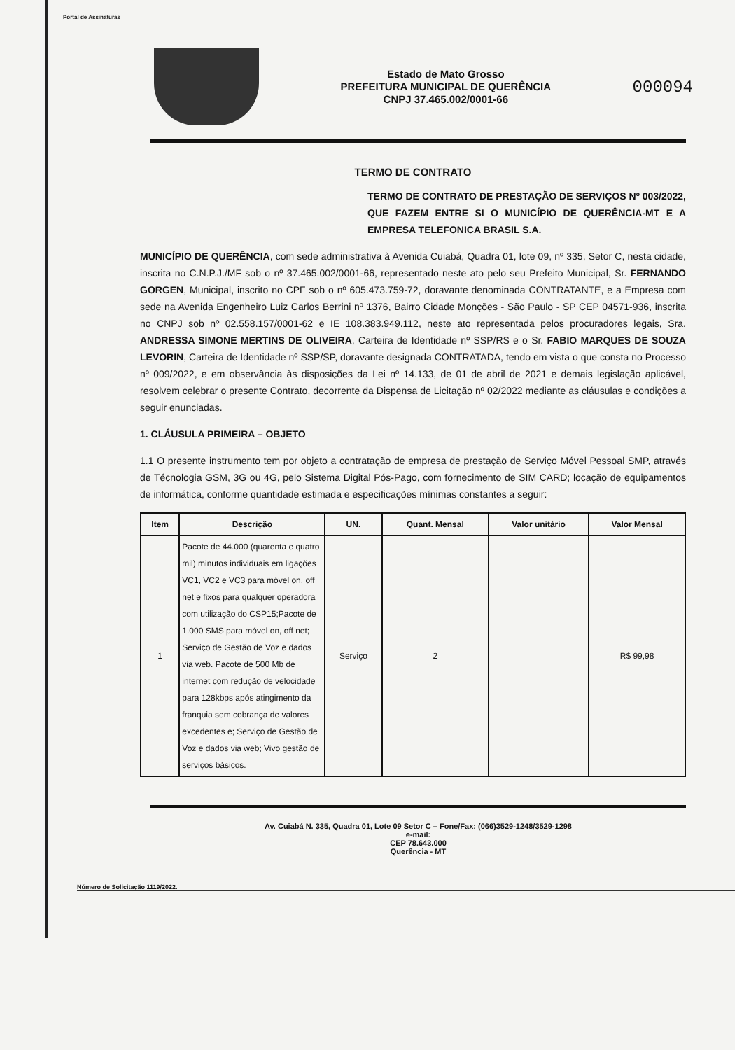Portal de Assinaturas
Estado de Mato Grosso
PREFEITURA MUNICIPAL DE QUERÊNCIA
CNPJ 37.465.002/0001-66
000094
TERMO DE CONTRATO
TERMO DE CONTRATO DE PRESTAÇÃO DE SERVIÇOS Nº 003/2022, QUE FAZEM ENTRE SI O MUNICÍPIO DE QUERÊNCIA-MT E A EMPRESA TELEFONICA BRASIL S.A.
MUNICÍPIO DE QUERÊNCIA, com sede administrativa à Avenida Cuiabá, Quadra 01, lote 09, nº 335, Setor C, nesta cidade, inscrita no C.N.P.J./MF sob o nº 37.465.002/0001-66, representado neste ato pelo seu Prefeito Municipal, Sr. FERNANDO GORGEN, Municipal, inscrito no CPF sob o nº 605.473.759-72, doravante denominada CONTRATANTE, e a Empresa com sede na Avenida Engenheiro Luiz Carlos Berrini nº 1376, Bairro Cidade Monções - São Paulo - SP CEP 04571-936, inscrita no CNPJ sob nº 02.558.157/0001-62 e IE 108.383.949.112, neste ato representada pelos procuradores legais, Sra. ANDRESSA SIMONE MERTINS DE OLIVEIRA, Carteira de Identidade nº SSP/RS e o Sr. FABIO MARQUES DE SOUZA LEVORIN, Carteira de Identidade nº SSP/SP, doravante designada CONTRATADA, tendo em vista o que consta no Processo nº 009/2022, e em observância às disposições da Lei nº 14.133, de 01 de abril de 2021 e demais legislação aplicável, resolvem celebrar o presente Contrato, decorrente da Dispensa de Licitação nº 02/2022 mediante as cláusulas e condições a seguir enunciadas.
1. CLÁUSULA PRIMEIRA – OBJETO
1.1 O presente instrumento tem por objeto a contratação de empresa de prestação de Serviço Móvel Pessoal SMP, através de Técnologia GSM, 3G ou 4G, pelo Sistema Digital Pós-Pago, com fornecimento de SIM CARD; locação de equipamentos de informática, conforme quantidade estimada e especificações mínimas constantes a seguir:
| Item | Descrição | UN. | Quant. Mensal | Valor unitário | Valor Mensal |
| --- | --- | --- | --- | --- | --- |
| 1 | Pacote de 44.000 (quarenta e quatro mil) minutos individuais em ligações VC1, VC2 e VC3 para móvel on, off net e fixos para qualquer operadora com utilização do CSP15;Pacote de 1.000 SMS para móvel on, off net; Serviço de Gestão de Voz e dados via web. Pacote de 500 Mb de internet com redução de velocidade para 128kbps após atingimento da franquia sem cobrança de valores excedentes e; Serviço de Gestão de Voz e dados via web; Vivo gestão de serviços básicos. | Serviço | 2 | | R$ 99,98 |
Av. Cuiabá N. 335, Quadra 01, Lote 09 Setor C – Fone/Fax: (066)3529-1248/3529-1298
e-mail:
CEP 78.643.000
Querência - MT
Número de Solicitação 1119/2022.